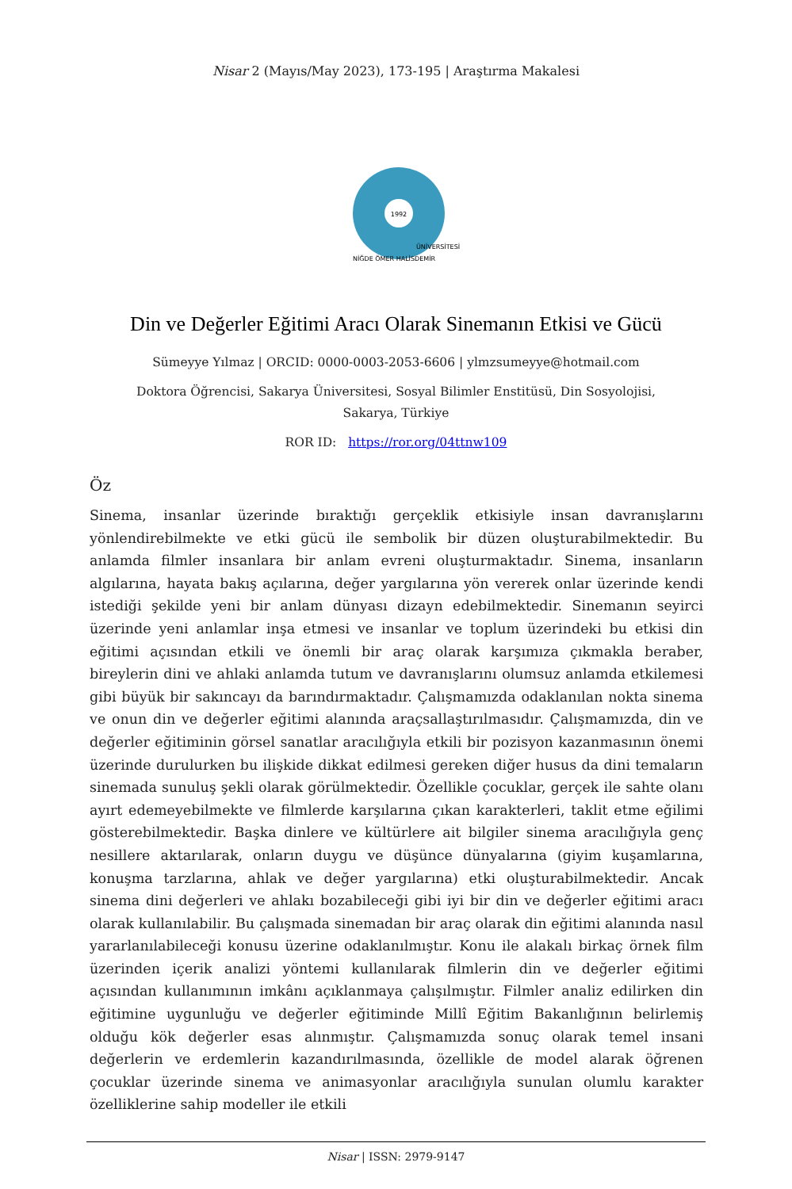Nisar 2 (Mayıs/May 2023), 173-195 | Araştırma Makalesi
1992
NİĞDE ÖMER HALİSDEMİR
ÜNİVERSİTESİ
Din ve Değerler Eğitimi Aracı Olarak Sinemanın Etkisi ve Gücü
Sümeyye Yılmaz | ORCID: 0000-0003-2053-6606 | ylmzsumeyye@hotmail.com
Doktora Öğrencisi, Sakarya Üniversitesi, Sosyal Bilimler Enstitüsü, Din Sosyolojisi, Sakarya, Türkiye
ROR ID: https://ror.org/04ttnw109
Öz
Sinema, insanlar üzerinde bıraktığı gerçeklik etkisiyle insan davranışlarını yönlendirebilmekte ve etki gücü ile sembolik bir düzen oluşturabilmektedir. Bu anlamda filmler insanlara bir anlam evreni oluşturmaktadır. Sinema, insanların algılarına, hayata bakış açılarına, değer yargılarına yön vererek onlar üzerinde kendi istediği şekilde yeni bir anlam dünyası dizayn edebilmektedir. Sinemanın seyirci üzerinde yeni anlamlar inşa etmesi ve insanlar ve toplum üzerindeki bu etkisi din eğitimi açısından etkili ve önemli bir araç olarak karşımıza çıkmakla beraber, bireylerin dini ve ahlaki anlamda tutum ve davranışlarını olumsuz anlamda etkilemesi gibi büyük bir sakıncayı da barındırmaktadır. Çalışmamızda odaklanılan nokta sinema ve onun din ve değerler eğitimi alanında araçsallaştırılmasıdır. Çalışmamızda, din ve değerler eğitiminin görsel sanatlar aracılığıyla etkili bir pozisyon kazanmasının önemi üzerinde durulurken bu ilişkide dikkat edilmesi gereken diğer husus da dini temaların sinemada sunuluş şekli olarak görülmektedir. Özellikle çocuklar, gerçek ile sahte olanı ayırt edemeyebilmekte ve filmlerde karşılarına çıkan karakterleri, taklit etme eğilimi gösterebilmektedir. Başka dinlere ve kültürlere ait bilgiler sinema aracılığıyla genç nesillere aktarılarak, onların duygu ve düşünce dünyalarına (giyim kuşamlarına, konuşma tarzlarına, ahlak ve değer yargılarına) etki oluşturabilmektedir. Ancak sinema dini değerleri ve ahlakı bozabileceği gibi iyi bir din ve değerler eğitimi aracı olarak kullanılabilir. Bu çalışmada sinemadan bir araç olarak din eğitimi alanında nasıl yararlanılabileceği konusu üzerine odaklanılmıştır. Konu ile alakalı birkaç örnek film üzerinden içerik analizi yöntemi kullanılarak filmlerin din ve değerler eğitimi açısından kullanımının imkânı açıklanmaya çalışılmıştır. Filmler analiz edilirken din eğitimine uygunluğu ve değerler eğitiminde Millî Eğitim Bakanlığının belirlemiş olduğu kök değerler esas alınmıştır. Çalışmamızda sonuç olarak temel insani değerlerin ve erdemlerin kazandırılmasında, özellikle de model alarak öğrenen çocuklar üzerinde sinema ve animasyonlar aracılığıyla sunulan olumlu karakter özelliklerine sahip modeller ile etkili
Nisar | ISSN: 2979-9147